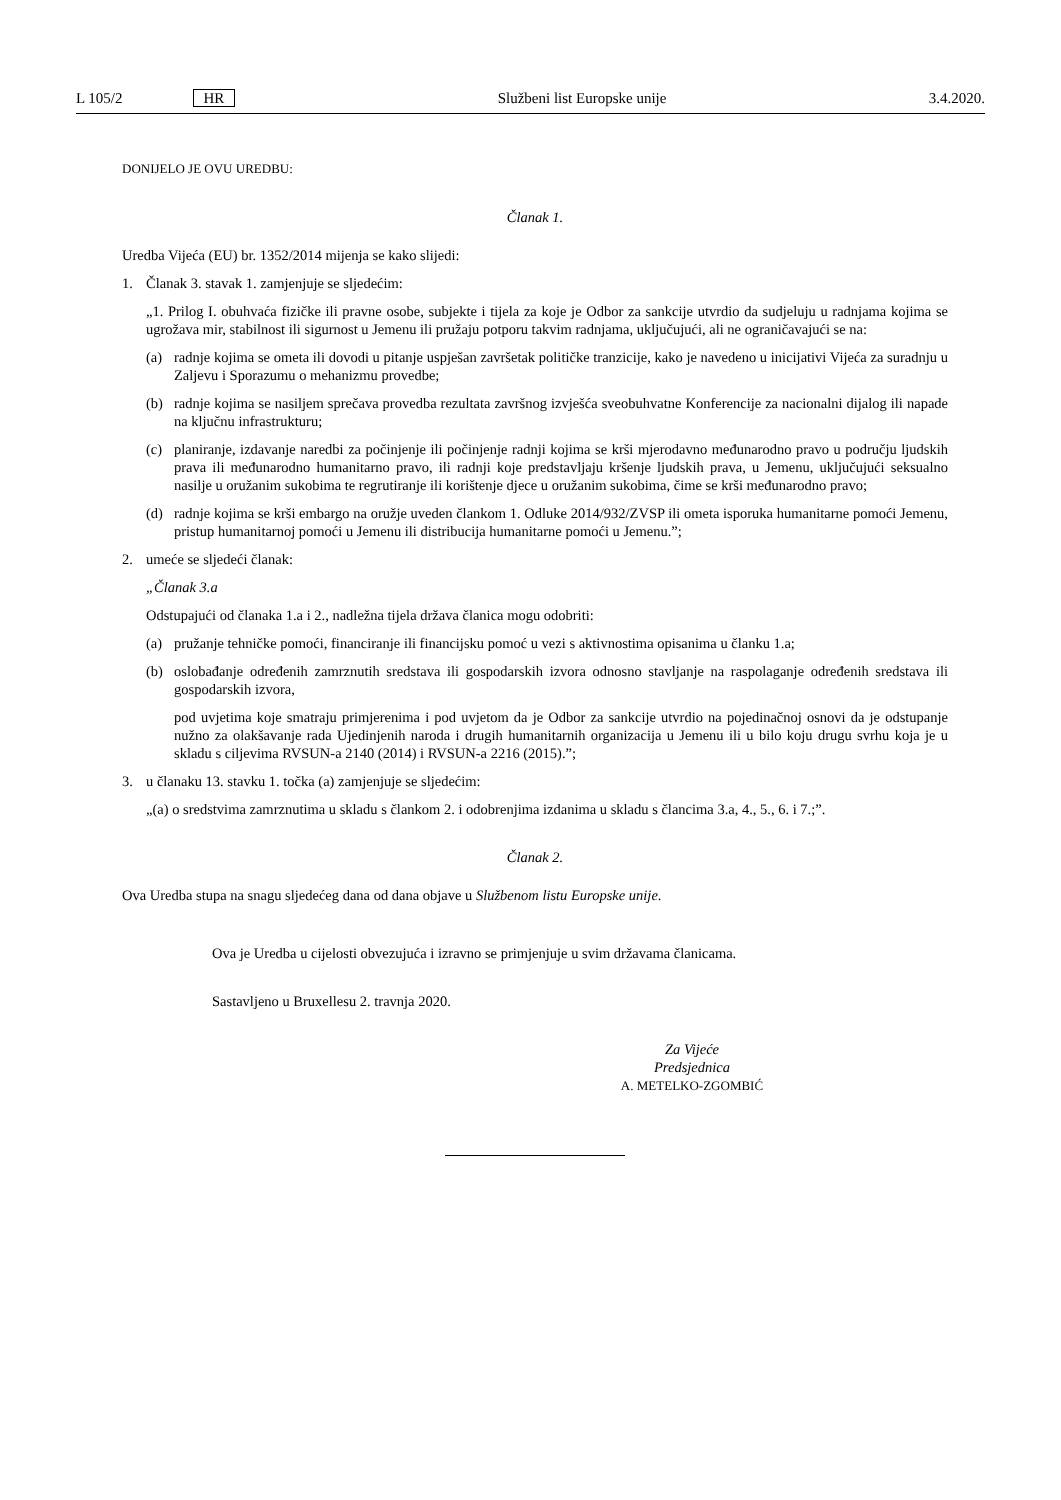L 105/2 HR Službeni list Europske unije 3.4.2020.
DONIJELO JE OVU UREDBU:
Članak 1.
Uredba Vijeća (EU) br. 1352/2014 mijenja se kako slijedi:
1. Članak 3. stavak 1. zamjenjuje se sljedećim:
„1. Prilog I. obuhvaća fizičke ili pravne osobe, subjekte i tijela za koje je Odbor za sankcije utvrdio da sudjeluju u radnjama kojima se ugrožava mir, stabilnost ili sigurnost u Jemenu ili pružaju potporu takvim radnjama, uključujući, ali ne ograničavajući se na:
(a) radnje kojima se ometa ili dovodi u pitanje uspješan završetak političke tranzicije, kako je navedeno u inicijativi Vijeća za suradnju u Zaljevu i Sporazumu o mehanizmu provedbe;
(b) radnje kojima se nasiljem sprečava provedba rezultata završnog izvješća sveobuhvatne Konferencije za nacionalni dijalog ili napade na ključnu infrastrukturu;
(c) planiranje, izdavanje naredbi za počinjenje ili počinjenje radnji kojima se krši mjerodavno međunarodno pravo u području ljudskih prava ili međunarodno humanitarno pravo, ili radnji koje predstavljaju kršenje ljudskih prava, u Jemenu, uključujući seksualno nasilje u oružanim sukobima te regrutiranje ili korištenje djece u oružanim sukobima, čime se krši međunarodno pravo;
(d) radnje kojima se krši embargo na oružje uveden člankom 1. Odluke 2014/932/ZVSP ili ometa isporuka humanitarne pomoći Jemenu, pristup humanitarnoj pomoći u Jemenu ili distribucija humanitarne pomoći u Jemenu.”;
2. umeće se sljedeći članak:
„Članak 3.a
Odstupajući od članaka 1.a i 2., nadležna tijela država članica mogu odobriti:
(a) pružanje tehničke pomoći, financiranje ili financijsku pomoć u vezi s aktivnostima opisanima u članku 1.a;
(b) oslobađanje određenih zamrznutih sredstava ili gospodarskih izvora odnosno stavljanje na raspolaganje određenih sredstava ili gospodarskih izvora,
pod uvjetima koje smatraju primjerenima i pod uvjetom da je Odbor za sankcije utvrdio na pojedinačnoj osnovi da je odstupanje nužno za olakšavanje rada Ujedinjenih naroda i drugih humanitarnih organizacija u Jemenu ili u bilo koju drugu svrhu koja je u skladu s ciljevima RVSUN-a 2140 (2014) i RVSUN-a 2216 (2015).”;
3. u članaku 13. stavku 1. točka (a) zamjenjuje se sljedećim:
„(a) o sredstvima zamrznutima u skladu s člankom 2. i odobrenjima izdanima u skladu s člancima 3.a, 4., 5., 6. i 7.;”.
Članak 2.
Ova Uredba stupa na snagu sljedećeg dana od dana objave u Službenom listu Europske unije.
Ova je Uredba u cijelosti obvezujuća i izravno se primjenjuje u svim državama članicama.
Sastavljeno u Bruxellesu 2. travnja 2020.
Za Vijeće
Predsjednica
A. METELKO-ZGOMBIĆ